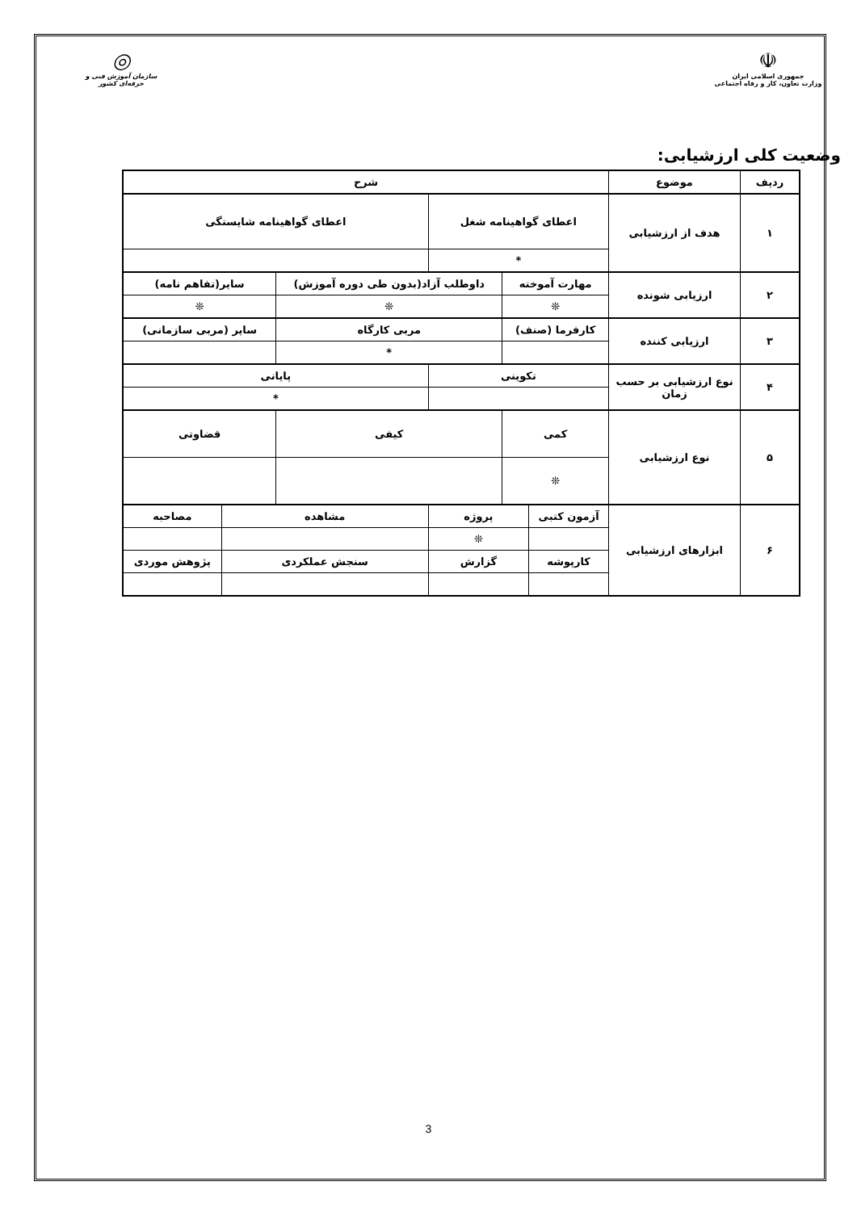☫
جمهوری اسلامی ایران
وزارت تعاون، کار و رفاه اجتماعی
◎
سازمان آموزش فنی و حرفه‌ای کشور
وضعیت کلی ارزشیابی:
| ردیف | موضوع | شرح | | | | | |
| --- | --- | --- | --- | --- | --- | --- | --- |
| ۱ | هدف از ارزشیابی | اعطای گواهینامه شغل | | | اعطای گواهینامه شایستگی | | |
| | | * | | | | | |
| ۲ | ارزیابی شونده | مهارت آموخته | | داوطلب آزاد(بدون طی دوره آموزش) | | سایر(تفاهم نامه) | |
| | | ❊ | | ❊ | | ❊ | |
| ۳ | ارزیابی کننده | کارفرما (صنف) | | مربی کارگاه | | سایر (مربی سازمانی) | |
| | | | | * | | | |
| ۴ | نوع ارزشیابی بر حسب زمان | تکوینی | | | پایانی | | |
| | | | | | * | | |
| ۵ | نوع ارزشیابی | کمی | | کیفی | | قضاوتی | |
| | | ❊ | | | | | |
| ۶ | ابزارهای ارزشیابی | آزمون کتبی | پروژه | | مشاهده | | مصاحبه |
| | | | ❊ | | | | |
| | | کارپوشه | گزارش | | سنجش عملکردی | | پژوهش موردی |
3